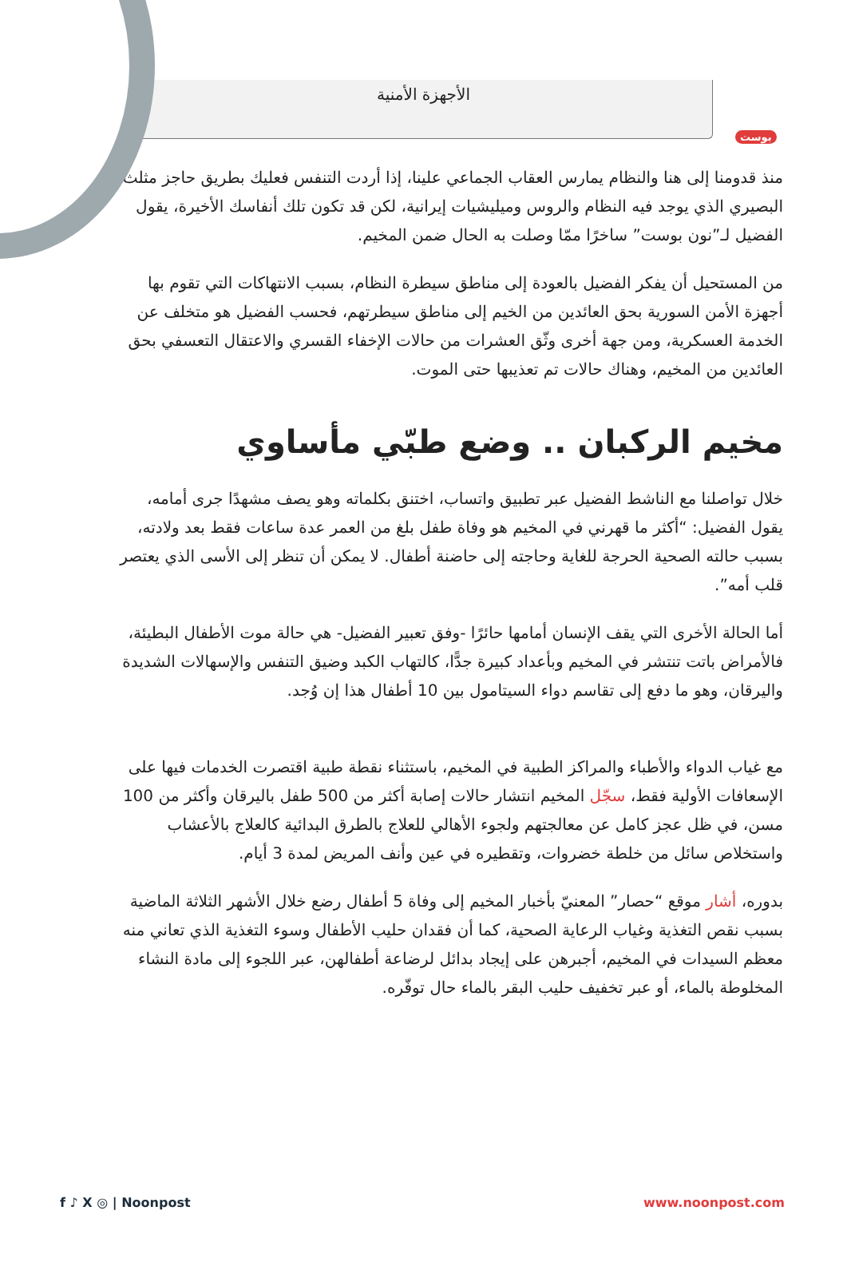بوست
الأجهزة الأمنية
منذ قدومنا إلى هنا والنظام يمارس العقاب الجماعي علينا، إذا أردت التنفس فعليك بطريق حاجز مثلث البصيري الذي يوجد فيه النظام والروس وميليشيات إيرانية، لكن قد تكون تلك أنفاسك الأخيرة، يقول الفضيل لـ”نون بوست” ساخرًا ممّا وصلت به الحال ضمن المخيم.
من المستحيل أن يفكر الفضيل بالعودة إلى مناطق سيطرة النظام، بسبب الانتهاكات التي تقوم بها أجهزة الأمن السورية بحق العائدين من الخيم إلى مناطق سيطرتهم، فحسب الفضيل هو متخلف عن الخدمة العسكرية، ومن جهة أخرى وثّق العشرات من حالات الإخفاء القسري والاعتقال التعسفي بحق العائدين من المخيم، وهناك حالات تم تعذيبها حتى الموت.
مخيم الركبان .. وضع طبّي مأساوي
خلال تواصلنا مع الناشط الفضيل عبر تطبيق واتساب، اختنق بكلماته وهو يصف مشهدًا جرى أمامه، يقول الفضيل: “أكثر ما قهرني في المخيم هو وفاة طفل بلغ من العمر عدة ساعات فقط بعد ولادته، بسبب حالته الصحية الحرجة للغاية وحاجته إلى حاضنة أطفال. لا يمكن أن تنظر إلى الأسى الذي يعتصر قلب أمه”.
أما الحالة الأخرى التي يقف الإنسان أمامها حائرًا -وفق تعبير الفضيل- هي حالة موت الأطفال البطيئة، فالأمراض باتت تنتشر في المخيم وبأعداد كبيرة جدًّا، كالتهاب الكبد وضيق التنفس والإسهالات الشديدة واليرقان، وهو ما دفع إلى تقاسم دواء السيتامول بين 10 أطفال هذا إن وُجد.
مع غياب الدواء والأطباء والمراكز الطبية في المخيم، باستثناء نقطة طبية اقتصرت الخدمات فيها على الإسعافات الأولية فقط، سجّل المخيم انتشار حالات إصابة أكثر من 500 طفل باليرقان وأكثر من 100 مسن، في ظل عجز كامل عن معالجتهم ولجوء الأهالي للعلاج بالطرق البدائية كالعلاج بالأعشاب واستخلاص سائل من خلطة خضروات، وتقطيره في عين وأنف المريض لمدة 3 أيام.
بدوره، أشار موقع “حصار” المعنيّ بأخبار المخيم إلى وفاة 5 أطفال رضع خلال الأشهر الثلاثة الماضية بسبب نقص التغذية وغياب الرعاية الصحية، كما أن فقدان حليب الأطفال وسوء التغذية الذي تعاني منه معظم السيدات في المخيم، أجبرهن على إيجاد بدائل لرضاعة أطفالهن، عبر اللجوء إلى مادة النشاء المخلوطة بالماء، أو عبر تخفيف حليب البقر بالماء حال توفّره.
f ♪ X ◎ | Noonpost www.noonpost.com